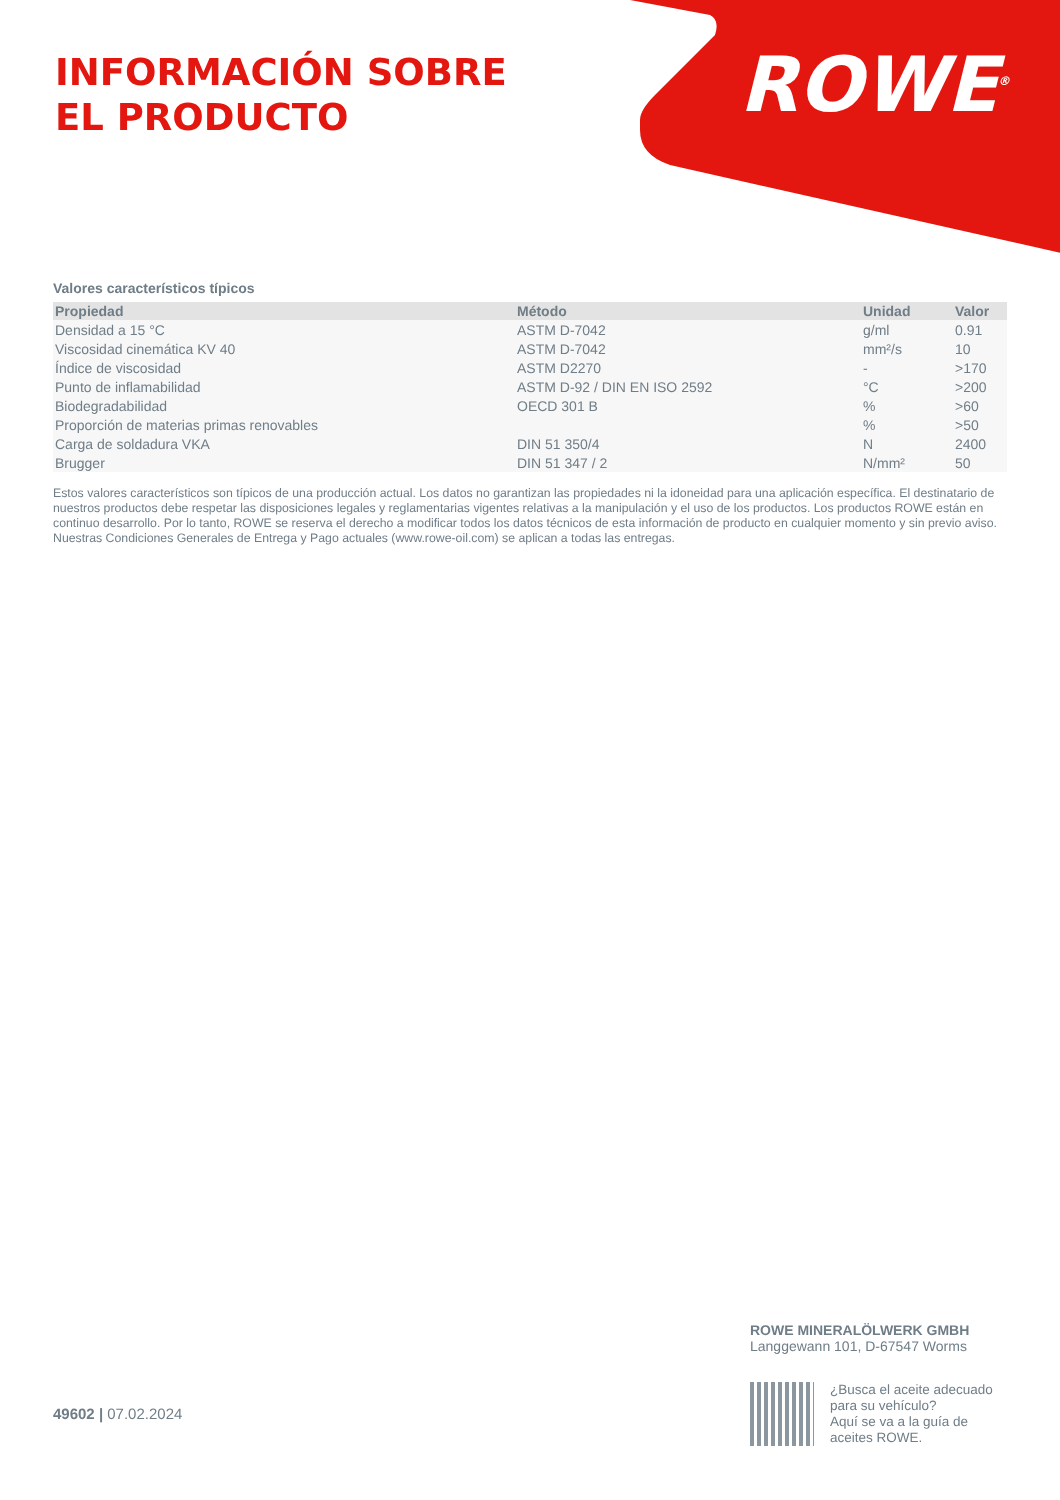INFORMACIÓN SOBRE
EL PRODUCTO
ROWE<sup>®</sup>
Valores característicos típicos
| Propiedad | Método | Unidad | Valor |
| --- | --- | --- | --- |
| Densidad a 15 °C | ASTM D-7042 | g/ml | 0.91 |
| Viscosidad cinemática KV 40 | ASTM D-7042 | mm²/s | 10 |
| Índice de viscosidad | ASTM D2270 | - | >170 |
| Punto de inflamabilidad | ASTM D-92 / DIN EN ISO 2592 | °C | >200 |
| Biodegradabilidad | OECD 301 B | % | >60 |
| Proporción de materias primas renovables | | % | >50 |
| Carga de soldadura VKA | DIN 51 350/4 | N | 2400 |
| Brugger | DIN 51 347 / 2 | N/mm² | 50 |
Estos valores característicos son típicos de una producción actual. Los datos no garantizan las propiedades ni la idoneidad para una aplicación específica. El destinatario de nuestros productos debe respetar las disposiciones legales y reglamentarias vigentes relativas a la manipulación y el uso de los productos. Los productos ROWE están en continuo desarrollo. Por lo tanto, ROWE se reserva el derecho a modificar todos los datos técnicos de esta información de producto en cualquier momento y sin previo aviso. Nuestras Condiciones Generales de Entrega y Pago actuales (www.rowe-oil.com) se aplican a todas las entregas.
49602 | 07.02.2024
ROWE MINERALÖLWERK GMBH
Langgewann 101, D-67547 Worms
¿Busca el aceite adecuado
para su vehículo?
Aquí se va a la guía de
aceites ROWE.